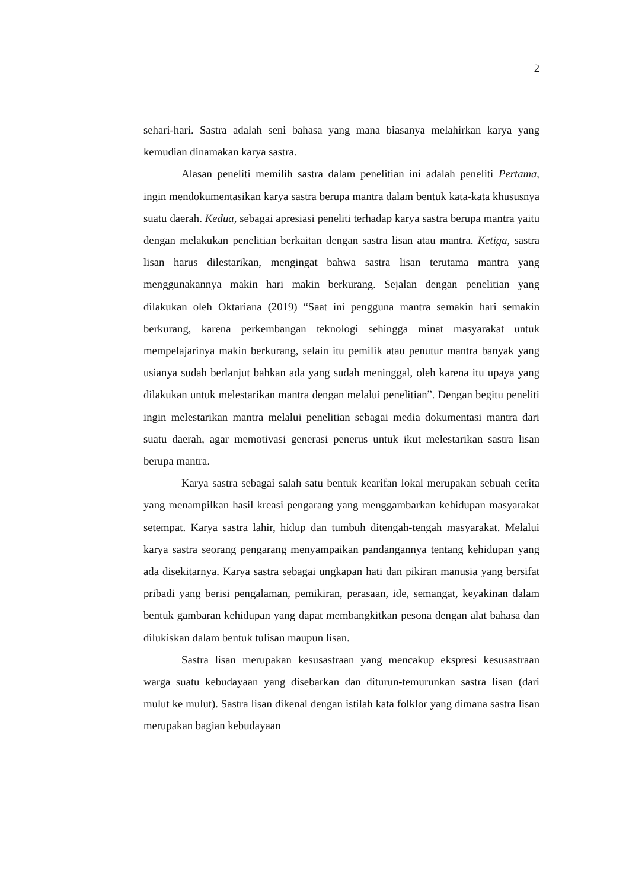2
sehari-hari. Sastra adalah seni bahasa yang mana biasanya melahirkan karya yang kemudian dinamakan karya sastra.
Alasan peneliti memilih sastra dalam penelitian ini adalah peneliti Pertama, ingin mendokumentasikan karya sastra berupa mantra dalam bentuk kata-kata khususnya suatu daerah. Kedua, sebagai apresiasi peneliti terhadap karya sastra berupa mantra yaitu dengan melakukan penelitian berkaitan dengan sastra lisan atau mantra. Ketiga, sastra lisan harus dilestarikan, mengingat bahwa sastra lisan terutama mantra yang menggunakannya makin hari makin berkurang. Sejalan dengan penelitian yang dilakukan oleh Oktariana (2019) “Saat ini pengguna mantra semakin hari semakin berkurang, karena perkembangan teknologi sehingga minat masyarakat untuk mempelajarinya makin berkurang, selain itu pemilik atau penutur mantra banyak yang usianya sudah berlanjut bahkan ada yang sudah meninggal, oleh karena itu upaya yang dilakukan untuk melestarikan mantra dengan melalui penelitian”. Dengan begitu peneliti ingin melestarikan mantra melalui penelitian sebagai media dokumentasi mantra dari suatu daerah, agar memotivasi generasi penerus untuk ikut melestarikan sastra lisan berupa mantra.
Karya sastra sebagai salah satu bentuk kearifan lokal merupakan sebuah cerita yang menampilkan hasil kreasi pengarang yang menggambarkan kehidupan masyarakat setempat. Karya sastra lahir, hidup dan tumbuh ditengah-tengah masyarakat. Melalui karya sastra seorang pengarang menyampaikan pandangannya tentang kehidupan yang ada disekitarnya. Karya sastra sebagai ungkapan hati dan pikiran manusia yang bersifat pribadi yang berisi pengalaman, pemikiran, perasaan, ide, semangat, keyakinan dalam bentuk gambaran kehidupan yang dapat membangkitkan pesona dengan alat bahasa dan dilukiskan dalam bentuk tulisan maupun lisan.
Sastra lisan merupakan kesusastraan yang mencakup ekspresi kesusastraan warga suatu kebudayaan yang disebarkan dan diturun-temurunkan sastra lisan (dari mulut ke mulut). Sastra lisan dikenal dengan istilah kata folklor yang dimana sastra lisan merupakan bagian kebudayaan